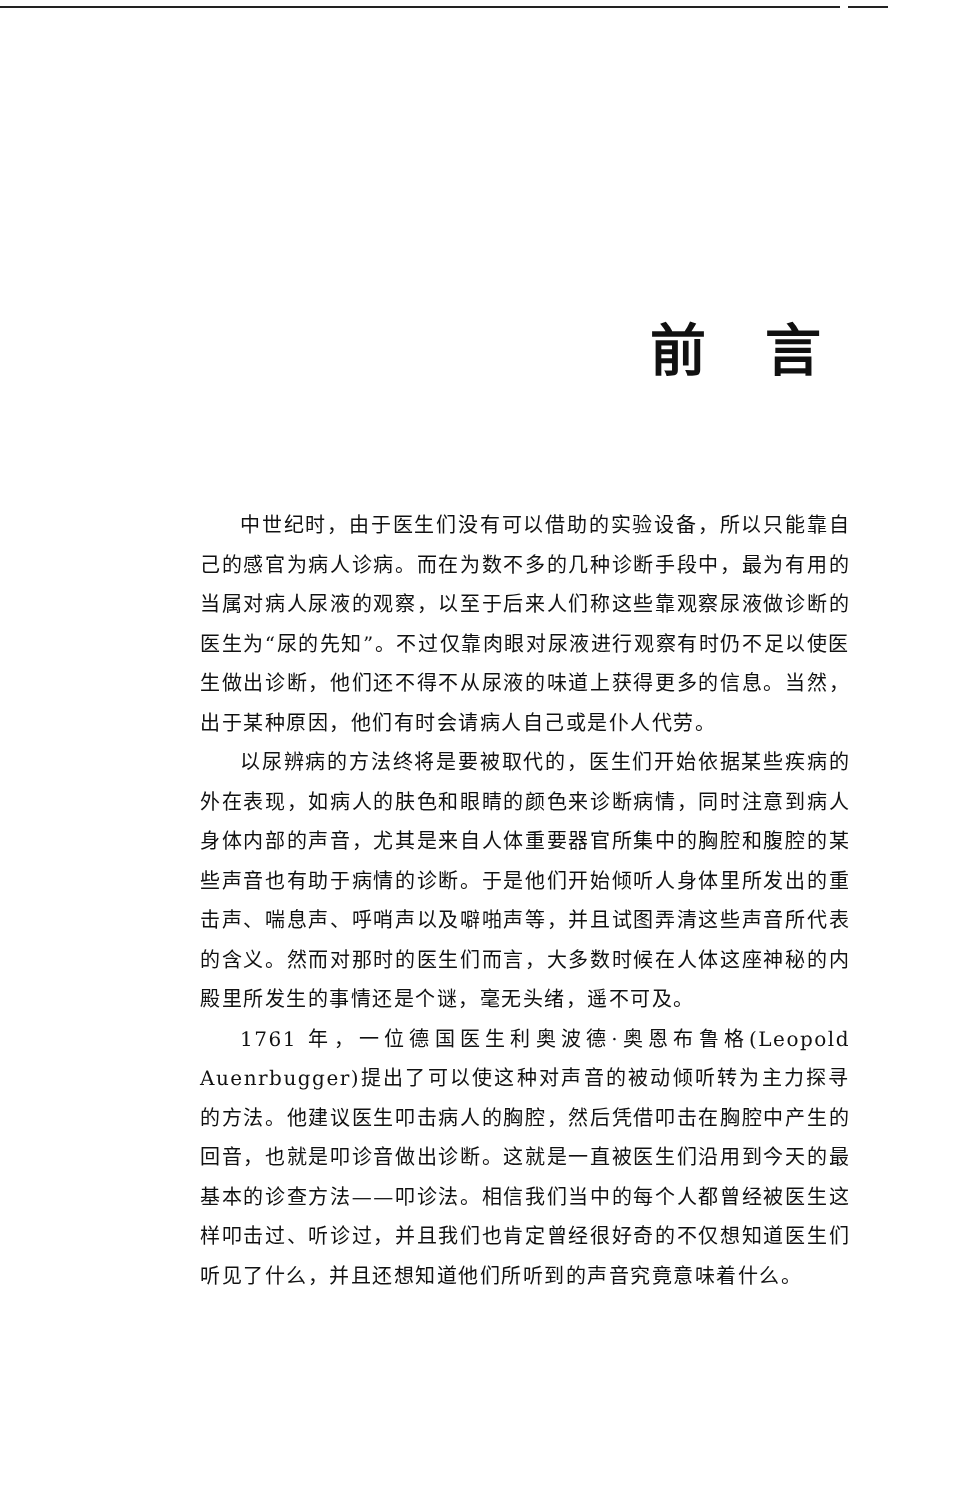前 言
中世纪时，由于医生们没有可以借助的实验设备，所以只能靠自己的感官为病人诊病。而在为数不多的几种诊断手段中，最为有用的当属对病人尿液的观察，以至于后来人们称这些靠观察尿液做诊断的医生为“尿的先知”。不过仅靠肉眼对尿液进行观察有时仍不足以使医生做出诊断，他们还不得不从尿液的味道上获得更多的信息。当然，出于某种原因，他们有时会请病人自己或是仆人代劳。
以尿辨病的方法终将是要被取代的，医生们开始依据某些疾病的外在表现，如病人的肤色和眼睛的颜色来诊断病情，同时注意到病人身体内部的声音，尤其是来自人体重要器官所集中的胸腔和腹腔的某些声音也有助于病情的诊断。于是他们开始倾听人身体里所发出的重击声、喘息声、呼哨声以及噼啪声等，并且试图弄清这些声音所代表的含义。然而对那时的医生们而言，大多数时候在人体这座神秘的内殿里所发生的事情还是个谜，毫无头绪，遥不可及。
1761 年，一位德国医生利奥波德·奥恩布鲁格(Leopold Auenrbugger)提出了可以使这种对声音的被动倾听转为主力探寻的方法。他建议医生叩击病人的胸腔，然后凭借叩击在胸腔中产生的回音，也就是叩诊音做出诊断。这就是一直被医生们沿用到今天的最基本的诊查方法——叩诊法。相信我们当中的每个人都曾经被医生这样叩击过、听诊过，并且我们也肯定曾经很好奇的不仅想知道医生们听见了什么，并且还想知道他们所听到的声音究竟意味着什么。